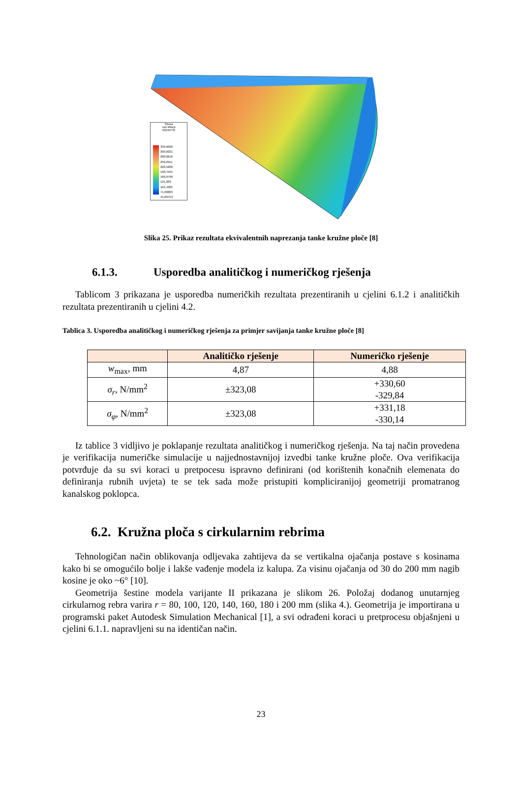Stress
von Mises
N/(mm^2)
339,6026
309,8321
280,0616
250,2911
220,5206
190,7501
160,9796
131,209
101,4385
71,66803
41,89753
Slika 25. Prikaz rezultata ekvivalentnih naprezanja tanke kružne ploče [8]
6.1.3. Usporedba analitičkog i numeričkog rješenja
Tablicom 3 prikazana je usporedba numeričkih rezultata prezentiranih u cjelini 6.1.2 i analitičkih rezultata prezentiranih u cjelini 4.2.
Tablica 3. Usporedba analitičkog i numeričkog rješenja za primjer savijanja tanke kružne ploče [8]
| | Analitičko rješenje | Numeričko rješenje |
| --- | --- | --- |
| w<sub>max</sub>, mm | 4,87 | 4,88 |
| σ<sub>r</sub> , N/mm<sup>2</sup> | ±323,08 | +330,60 -329,84 |
| σ<sub>φ</sub> , N/mm<sup>2</sup> | ±323,08 | +331,18 -330,14 |
Iz tablice 3 vidljivo je poklapanje rezultata analitičkog i numeričkog rješenja. Na taj način provedena je verifikacija numeričke simulacije u najjednostavnijoj izvedbi tanke kružne ploče. Ova verifikacija potvrđuje da su svi koraci u pretpocesu ispravno definirani (od korištenih konačnih elemenata do definiranja rubnih uvjeta) te se tek sada može pristupiti kompliciranijoj geometriji promatranog kanalskog poklopca.
6.2. Kružna ploča s cirkularnim rebrima
Tehnologičan način oblikovanja odljevaka zahtijeva da se vertikalna ojačanja postave s kosinama kako bi se omogućilo bolje i lakše vađenje modela iz kalupa. Za visinu ojačanja od 30 do 200 mm nagib kosine je oko ~6° [10].
Geometrija šestine modela varijante II prikazana je slikom 26. Položaj dodanog unutarnjeg cirkularnog rebra varira r = 80, 100, 120, 140, 160, 180 i 200 mm (slika 4.). Geometrija je importirana u programski paket Autodesk Simulation Mechanical [1], a svi odrađeni koraci u pretprocesu objašnjeni u cjelini 6.1.1. napravljeni su na identičan način.
23